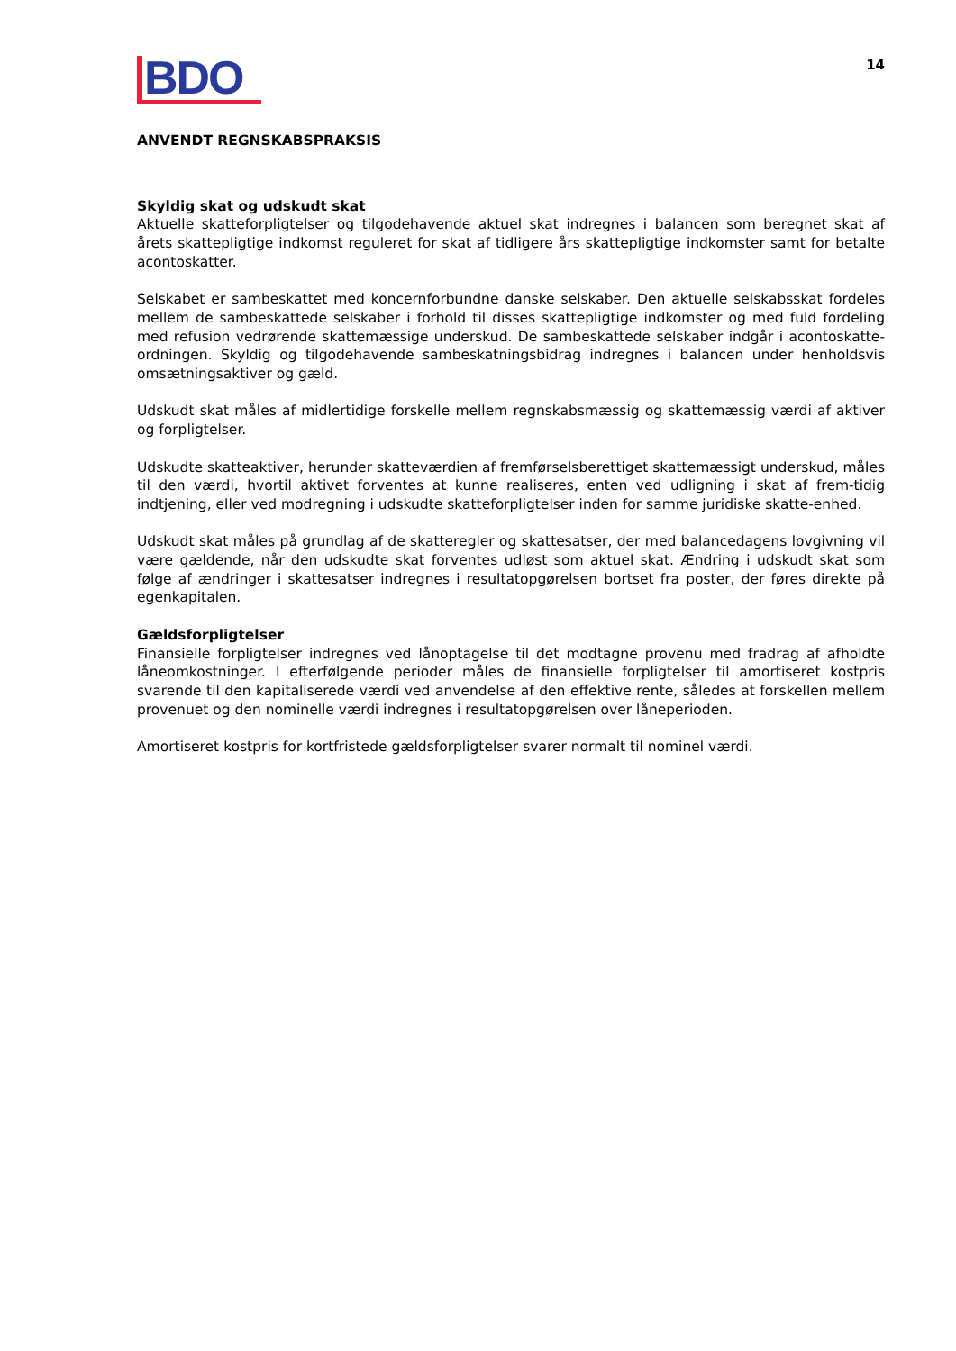BDO
14
ANVENDT REGNSKABSPRAKSIS
Skyldig skat og udskudt skat
Aktuelle skatteforpligtelser og tilgodehavende aktuel skat indregnes i balancen som beregnet skat af årets skattepligtige indkomst reguleret for skat af tidligere års skattepligtige indkomster samt for betalte acontoskatter.
Selskabet er sambeskattet med koncernforbundne danske selskaber. Den aktuelle selskabsskat fordeles mellem de sambeskattede selskaber i forhold til disses skattepligtige indkomster og med fuld fordeling med refusion vedrørende skattemæssige underskud. De sambeskattede selskaber indgår i acontoskatte-ordningen. Skyldig og tilgodehavende sambeskatningsbidrag indregnes i balancen under henholdsvis omsætningsaktiver og gæld.
Udskudt skat måles af midlertidige forskelle mellem regnskabsmæssig og skattemæssig værdi af aktiver og forpligtelser.
Udskudte skatteaktiver, herunder skatteværdien af fremførselsberettiget skattemæssigt underskud, måles til den værdi, hvortil aktivet forventes at kunne realiseres, enten ved udligning i skat af frem-tidig indtjening, eller ved modregning i udskudte skatteforpligtelser inden for samme juridiske skatte-enhed.
Udskudt skat måles på grundlag af de skatteregler og skattesatser, der med balancedagens lovgivning vil være gældende, når den udskudte skat forventes udløst som aktuel skat. Ændring i udskudt skat som følge af ændringer i skattesatser indregnes i resultatopgørelsen bortset fra poster, der føres direkte på egenkapitalen.
Gældsforpligtelser
Finansielle forpligtelser indregnes ved lånoptagelse til det modtagne provenu med fradrag af afholdte låneomkostninger. I efterfølgende perioder måles de finansielle forpligtelser til amortiseret kostpris svarende til den kapitaliserede værdi ved anvendelse af den effektive rente, således at forskellen mellem provenuet og den nominelle værdi indregnes i resultatopgørelsen over låneperioden.
Amortiseret kostpris for kortfristede gældsforpligtelser svarer normalt til nominel værdi.